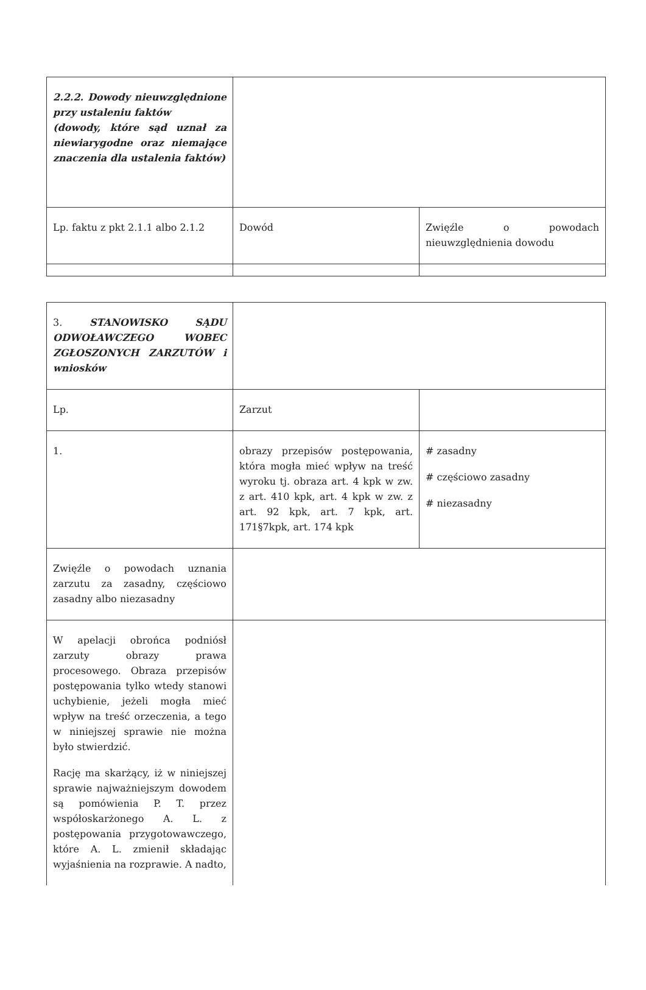| 2.2.2. Dowody nieuwzględnione przy ustaleniu faktów (dowody, które sąd uznał za niewiarygodne oraz niemające znaczenia dla ustalenia faktów) | | |
| Lp. faktu z pkt 2.1.1 albo 2.1.2 | Dowód | Zwięźle o powodach nieuwzględnienia dowodu |
| 3. STANOWISKO SĄDU ODWOŁAWCZEGO WOBEC ZGŁOSZONYCH ZARZUTÓW i wniosków | | |
| Lp. | Zarzut | |
| 1. | obrazy przepisów postępowania, która mogła mieć wpływ na treść wyroku tj. obraza art. 4 kpk w zw. z art. 410 kpk, art. 4 kpk w zw. z art. 92 kpk, art. 7 kpk, art. 171§7kpk, art. 174 kpk | # zasadny # częściowo zasadny # niezasadny |
| Zwięźle o powodach uznania zarzutu za zasadny, częściowo zasadny albo niezasadny | | |
| W apelacji obrońca podniósł zarzuty obrazy prawa procesowego. Obraza przepisów postępowania tylko wtedy stanowi uchybienie, jeżeli mogła mieć wpływ na treść orzeczenia, a tego w niniejszej sprawie nie można było stwierdzić. Rację ma skarżący, iż w niniejszej sprawie najważniejszym dowodem są pomówienia P. T. przez współoskarżonego A. L. z postępowania przygotowawczego, które A. L. zmienił składając wyjaśnienia na rozprawie. A nadto, | | |